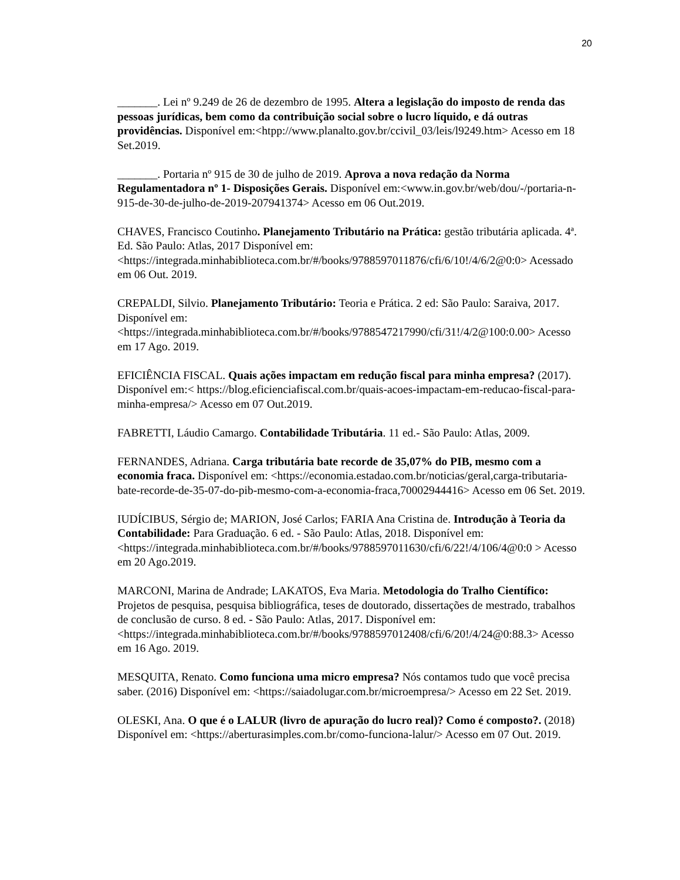20
_______. Lei nº 9.249 de 26 de dezembro de 1995. Altera a legislação do imposto de renda das pessoas jurídicas, bem como da contribuição social sobre o lucro líquido, e dá outras providências. Disponível em:<htpp://www.planalto.gov.br/ccivil_03/leis/l9249.htm> Acesso em 18 Set.2019.
_______. Portaria nº 915 de 30 de julho de 2019. Aprova a nova redação da Norma Regulamentadora nº 1- Disposições Gerais. Disponível em:<www.in.gov.br/web/dou/-/portaria-n-915-de-30-de-julho-de-2019-207941374> Acesso em 06 Out.2019.
CHAVES, Francisco Coutinho. Planejamento Tributário na Prática: gestão tributária aplicada. 4ª. Ed. São Paulo: Atlas, 2017 Disponível em:
<https://integrada.minhabiblioteca.com.br/#/books/9788597011876/cfi/6/10!/4/6/2@0:0> Acessado em 06 Out. 2019.
CREPALDI, Silvio. Planejamento Tributário: Teoria e Prática. 2 ed: São Paulo: Saraiva, 2017. Disponível em:
<https://integrada.minhabiblioteca.com.br/#/books/9788547217990/cfi/31!/4/2@100:0.00> Acesso em 17 Ago. 2019.
EFICIÊNCIA FISCAL. Quais ações impactam em redução fiscal para minha empresa? (2017). Disponível em:< https://blog.eficienciafiscal.com.br/quais-acoes-impactam-em-reducao-fiscal-para-minha-empresa/> Acesso em 07 Out.2019.
FABRETTI, Láudio Camargo. Contabilidade Tributária. 11 ed.- São Paulo: Atlas, 2009.
FERNANDES, Adriana. Carga tributária bate recorde de 35,07% do PIB, mesmo com a economia fraca. Disponível em: <https://economia.estadao.com.br/noticias/geral,carga-tributaria-bate-recorde-de-35-07-do-pib-mesmo-com-a-economia-fraca,70002944416> Acesso em 06 Set. 2019.
IUDÍCIBUS, Sérgio de; MARION, José Carlos; FARIA Ana Cristina de. Introdução à Teoria da Contabilidade: Para Graduação. 6 ed. - São Paulo: Atlas, 2018. Disponível em:<https://integrada.minhabiblioteca.com.br/#/books/9788597011630/cfi/6/22!/4/106/4@0:0 > Acesso em 20 Ago.2019.
MARCONI, Marina de Andrade; LAKATOS, Eva Maria. Metodologia do Tralho Científico: Projetos de pesquisa, pesquisa bibliográfica, teses de doutorado, dissertações de mestrado, trabalhos de conclusão de curso. 8 ed. - São Paulo: Atlas, 2017. Disponível em:
<https://integrada.minhabiblioteca.com.br/#/books/9788597012408/cfi/6/20!/4/24@0:88.3> Acesso em 16 Ago. 2019.
MESQUITA, Renato. Como funciona uma micro empresa? Nós contamos tudo que você precisa saber. (2016) Disponível em: <https://saiadolugar.com.br/microempresa/> Acesso em 22 Set. 2019.
OLESKI, Ana. O que é o LALUR (livro de apuração do lucro real)? Como é composto?. (2018) Disponível em: <https://aberturasimples.com.br/como-funciona-lalur/> Acesso em 07 Out. 2019.